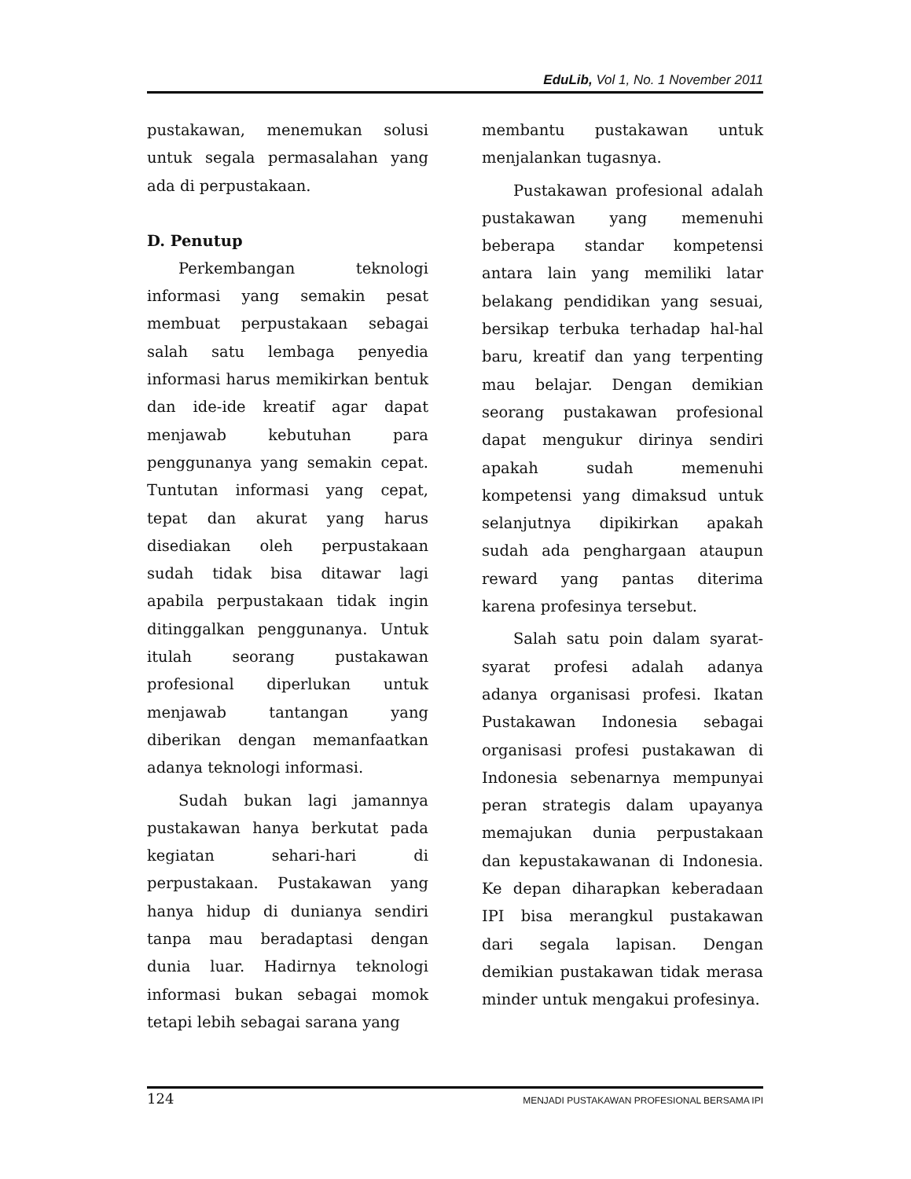EduLib, Vol 1, No. 1 November 2011
pustakawan, menemukan solusi untuk segala permasalahan yang ada di perpustakaan.
D. Penutup
Perkembangan teknologi informasi yang semakin pesat membuat perpustakaan sebagai salah satu lembaga penyedia informasi harus memikirkan bentuk dan ide-ide kreatif agar dapat menjawab kebutuhan para penggunanya yang semakin cepat. Tuntutan informasi yang cepat, tepat dan akurat yang harus disediakan oleh perpustakaan sudah tidak bisa ditawar lagi apabila perpustakaan tidak ingin ditinggalkan penggunanya. Untuk itulah seorang pustakawan profesional diperlukan untuk menjawab tantangan yang diberikan dengan memanfaatkan adanya teknologi informasi.
Sudah bukan lagi jamannya pustakawan hanya berkutat pada kegiatan sehari-hari di perpustakaan. Pustakawan yang hanya hidup di dunianya sendiri tanpa mau beradaptasi dengan dunia luar. Hadirnya teknologi informasi bukan sebagai momok tetapi lebih sebagai sarana yang
membantu pustakawan untuk menjalankan tugasnya.
Pustakawan profesional adalah pustakawan yang memenuhi beberapa standar kompetensi antara lain yang memiliki latar belakang pendidikan yang sesuai, bersikap terbuka terhadap hal-hal baru, kreatif dan yang terpenting mau belajar. Dengan demikian seorang pustakawan profesional dapat mengukur dirinya sendiri apakah sudah memenuhi kompetensi yang dimaksud untuk selanjutnya dipikirkan apakah sudah ada penghargaan ataupun reward yang pantas diterima karena profesinya tersebut.
Salah satu poin dalam syarat-syarat profesi adalah adanya adanya organisasi profesi. Ikatan Pustakawan Indonesia sebagai organisasi profesi pustakawan di Indonesia sebenarnya mempunyai peran strategis dalam upayanya memajukan dunia perpustakaan dan kepustakawanan di Indonesia. Ke depan diharapkan keberadaan IPI bisa merangkul pustakawan dari segala lapisan. Dengan demikian pustakawan tidak merasa minder untuk mengakui profesinya.
124 MENJADI PUSTAKAWAN PROFESIONAL BERSAMA IPI